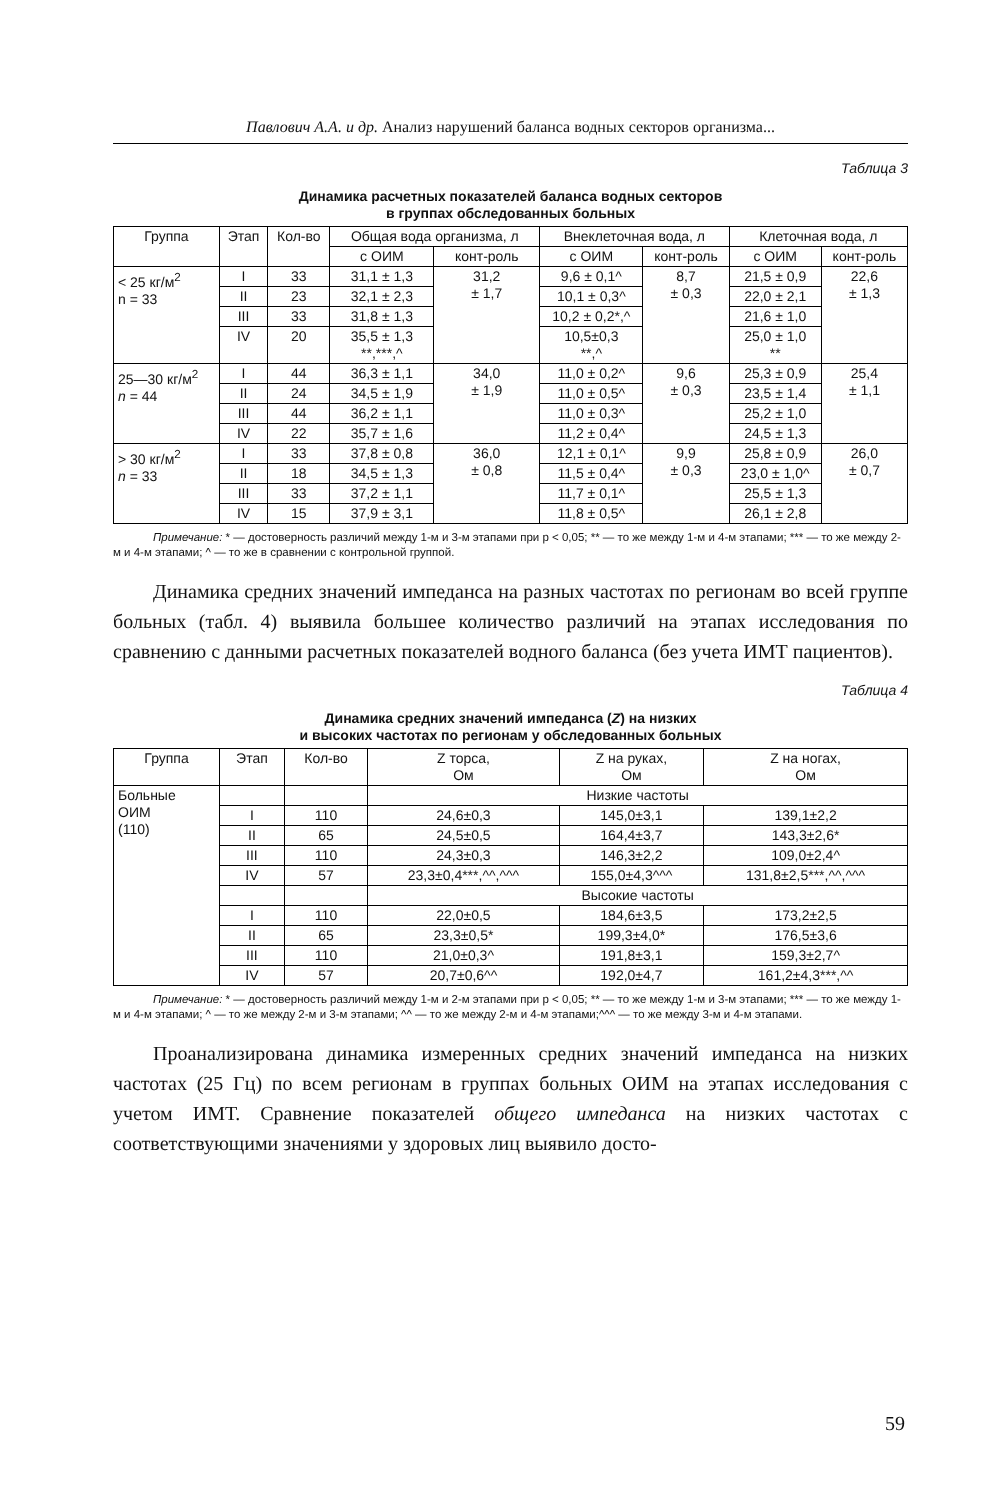Павлович А.А. и др. Анализ нарушений баланса водных секторов организма...
Таблица 3
Динамика расчетных показателей баланса водных секторов
в группах обследованных больных
| Группа | Этап | Кол-во | Общая вода организма, л | | Внеклеточная вода, л | | Клеточная вода, л | |
| --- | --- | --- | --- | --- | --- | --- | --- | --- |
| | | | с ОИМ | конт-роль | с ОИМ | конт-роль | с ОИМ | конт-роль |
| < 25 кг/м<sup>2</sup> n = 33 | I | 33 | 31,1 ± 1,3 | 31,2 ± 1,7 | 9,6 ± 0,1^ | 8,7 ± 0,3 | 21,5 ± 0,9 | 22,6 ± 1,3 |
| | II | 23 | 32,1 ± 2,3 | | 10,1 ± 0,3^ | | 22,0 ± 2,1 | |
| | III | 33 | 31,8 ± 1,3 | | 10,2 ± 0,2*,^ | | 21,6 ± 1,0 | |
| | IV | 20 | 35,5 ± 1,3 **,***,^ | | 10,5±0,3 **,^ | | 25,0 ± 1,0 ** | |
| 25—30 кг/м<sup>2</sup> n = 44 | I | 44 | 36,3 ± 1,1 | 34,0 ± 1,9 | 11,0 ± 0,2^ | 9,6 ± 0,3 | 25,3 ± 0,9 | 25,4 ± 1,1 |
| | II | 24 | 34,5 ± 1,9 | | 11,0 ± 0,5^ | | 23,5 ± 1,4 | |
| | III | 44 | 36,2 ± 1,1 | | 11,0 ± 0,3^ | | 25,2 ± 1,0 | |
| | IV | 22 | 35,7 ± 1,6 | | 11,2 ± 0,4^ | | 24,5 ± 1,3 | |
| > 30 кг/м<sup>2</sup> n = 33 | I | 33 | 37,8 ± 0,8 | 36,0 ± 0,8 | 12,1 ± 0,1^ | 9,9 ± 0,3 | 25,8 ± 0,9 | 26,0 ± 0,7 |
| | II | 18 | 34,5 ± 1,3 | | 11,5 ± 0,4^ | | 23,0 ± 1,0^ | |
| | III | 33 | 37,2 ± 1,1 | | 11,7 ± 0,1^ | | 25,5 ± 1,3 | |
| | IV | 15 | 37,9 ± 3,1 | | 11,8 ± 0,5^ | | 26,1 ± 2,8 | |
Примечание: * — достоверность различий между 1-м и 3-м этапами при p < 0,05; ** — то же между 1-м и 4-м этапами; *** — то же между 2-м и 4-м этапами; ^ — то же в сравнении с контрольной группой.
Динамика средних значений импеданса на разных частотах по регионам во всей группе больных (табл. 4) выявила большее количество различий на этапах исследования по сравнению с данными расчетных показателей водного баланса (без учета ИМТ пациентов).
Таблица 4
Динамика средних значений импеданса (Z) на низких
и высоких частотах по регионам у обследованных больных
| Группа | Этап | Кол-во | Z торса, Ом | Z на руках, Ом | Z на ногах, Ом |
| --- | --- | --- | --- | --- | --- |
| Больные ОИМ (110) | | | Низкие частоты | | |
| | I | 110 | 24,6±0,3 | 145,0±3,1 | 139,1±2,2 |
| | II | 65 | 24,5±0,5 | 164,4±3,7 | 143,3±2,6* |
| | III | 110 | 24,3±0,3 | 146,3±2,2 | 109,0±2,4^ |
| | IV | 57 | 23,3±0,4***,^^,^^^ | 155,0±4,3^^^ | 131,8±2,5***,^^,^^^ |
| | | | Высокие частоты | | |
| | I | 110 | 22,0±0,5 | 184,6±3,5 | 173,2±2,5 |
| | II | 65 | 23,3±0,5* | 199,3±4,0* | 176,5±3,6 |
| | III | 110 | 21,0±0,3^ | 191,8±3,1 | 159,3±2,7^ |
| | IV | 57 | 20,7±0,6^^ | 192,0±4,7 | 161,2±4,3***,^^ |
Примечание: * — достоверность различий между 1-м и 2-м этапами при p < 0,05; ** — то же между 1-м и 3-м этапами; *** — то же между 1-м и 4-м этапами; ^ — то же между 2-м и 3-м этапами; ^^ — то же между 2-м и 4-м этапами;^^^ — то же между 3-м и 4-м этапами.
Проанализирована динамика измеренных средних значений импеданса на низких частотах (25 Гц) по всем регионам в группах больных ОИМ на этапах исследования с учетом ИМТ. Сравнение показателей общего импеданса на низких частотах с соответствующими значениями у здоровых лиц выявило досто-
59